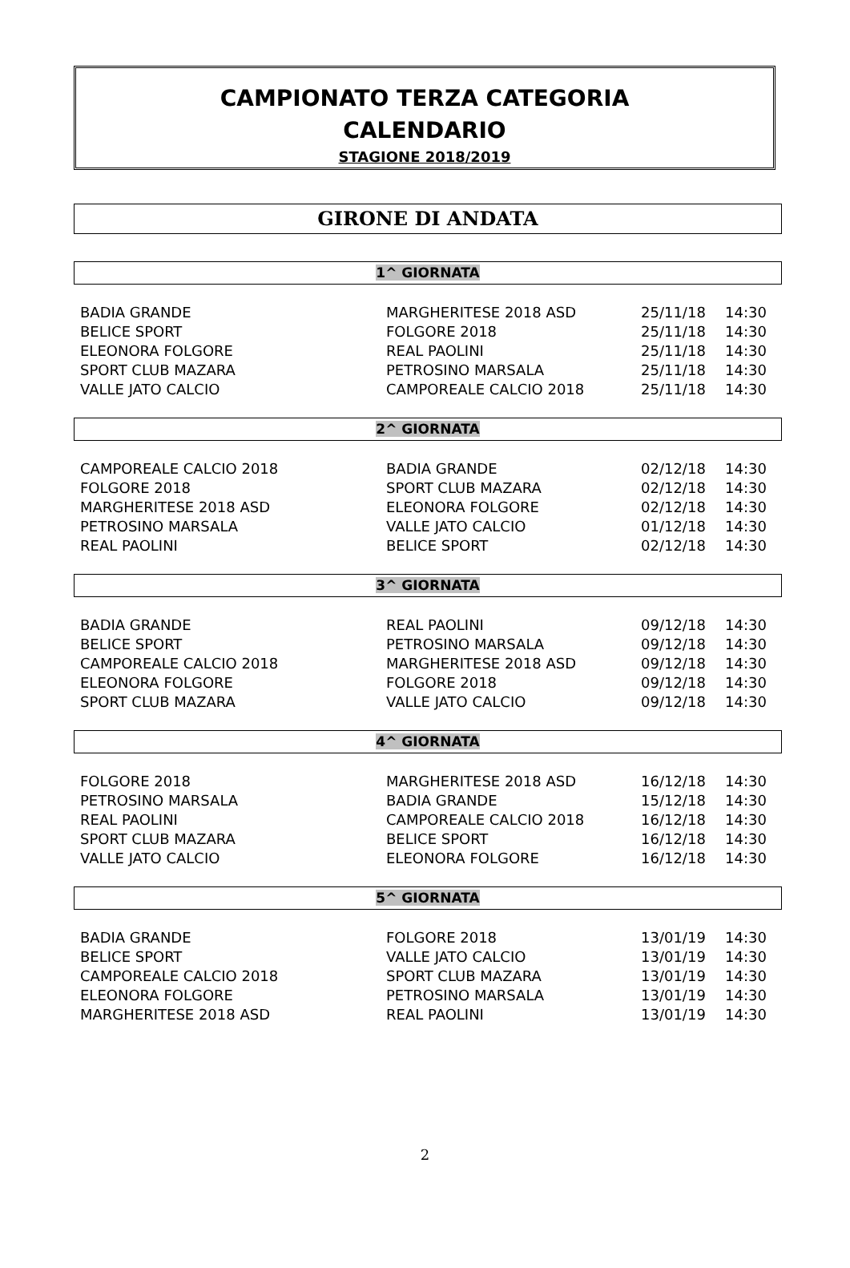CAMPIONATO TERZA CATEGORIA
CALENDARIO
STAGIONE 2018/2019
GIRONE DI ANDATA
1^ GIORNATA
| BADIA GRANDE | MARGHERITESE 2018 ASD | 25/11/18 | 14:30 |
| BELICE SPORT | FOLGORE 2018 | 25/11/18 | 14:30 |
| ELEONORA FOLGORE | REAL PAOLINI | 25/11/18 | 14:30 |
| SPORT CLUB MAZARA | PETROSINO MARSALA | 25/11/18 | 14:30 |
| VALLE JATO CALCIO | CAMPOREALE CALCIO 2018 | 25/11/18 | 14:30 |
2^ GIORNATA
| CAMPOREALE CALCIO 2018 | BADIA GRANDE | 02/12/18 | 14:30 |
| FOLGORE 2018 | SPORT CLUB MAZARA | 02/12/18 | 14:30 |
| MARGHERITESE 2018 ASD | ELEONORA FOLGORE | 02/12/18 | 14:30 |
| PETROSINO MARSALA | VALLE JATO CALCIO | 01/12/18 | 14:30 |
| REAL PAOLINI | BELICE SPORT | 02/12/18 | 14:30 |
3^ GIORNATA
| BADIA GRANDE | REAL PAOLINI | 09/12/18 | 14:30 |
| BELICE SPORT | PETROSINO MARSALA | 09/12/18 | 14:30 |
| CAMPOREALE CALCIO 2018 | MARGHERITESE 2018 ASD | 09/12/18 | 14:30 |
| ELEONORA FOLGORE | FOLGORE 2018 | 09/12/18 | 14:30 |
| SPORT CLUB MAZARA | VALLE JATO CALCIO | 09/12/18 | 14:30 |
4^ GIORNATA
| FOLGORE 2018 | MARGHERITESE 2018 ASD | 16/12/18 | 14:30 |
| PETROSINO MARSALA | BADIA GRANDE | 15/12/18 | 14:30 |
| REAL PAOLINI | CAMPOREALE CALCIO 2018 | 16/12/18 | 14:30 |
| SPORT CLUB MAZARA | BELICE SPORT | 16/12/18 | 14:30 |
| VALLE JATO CALCIO | ELEONORA FOLGORE | 16/12/18 | 14:30 |
5^ GIORNATA
| BADIA GRANDE | FOLGORE 2018 | 13/01/19 | 14:30 |
| BELICE SPORT | VALLE JATO CALCIO | 13/01/19 | 14:30 |
| CAMPOREALE CALCIO 2018 | SPORT CLUB MAZARA | 13/01/19 | 14:30 |
| ELEONORA FOLGORE | PETROSINO MARSALA | 13/01/19 | 14:30 |
| MARGHERITESE 2018 ASD | REAL PAOLINI | 13/01/19 | 14:30 |
2